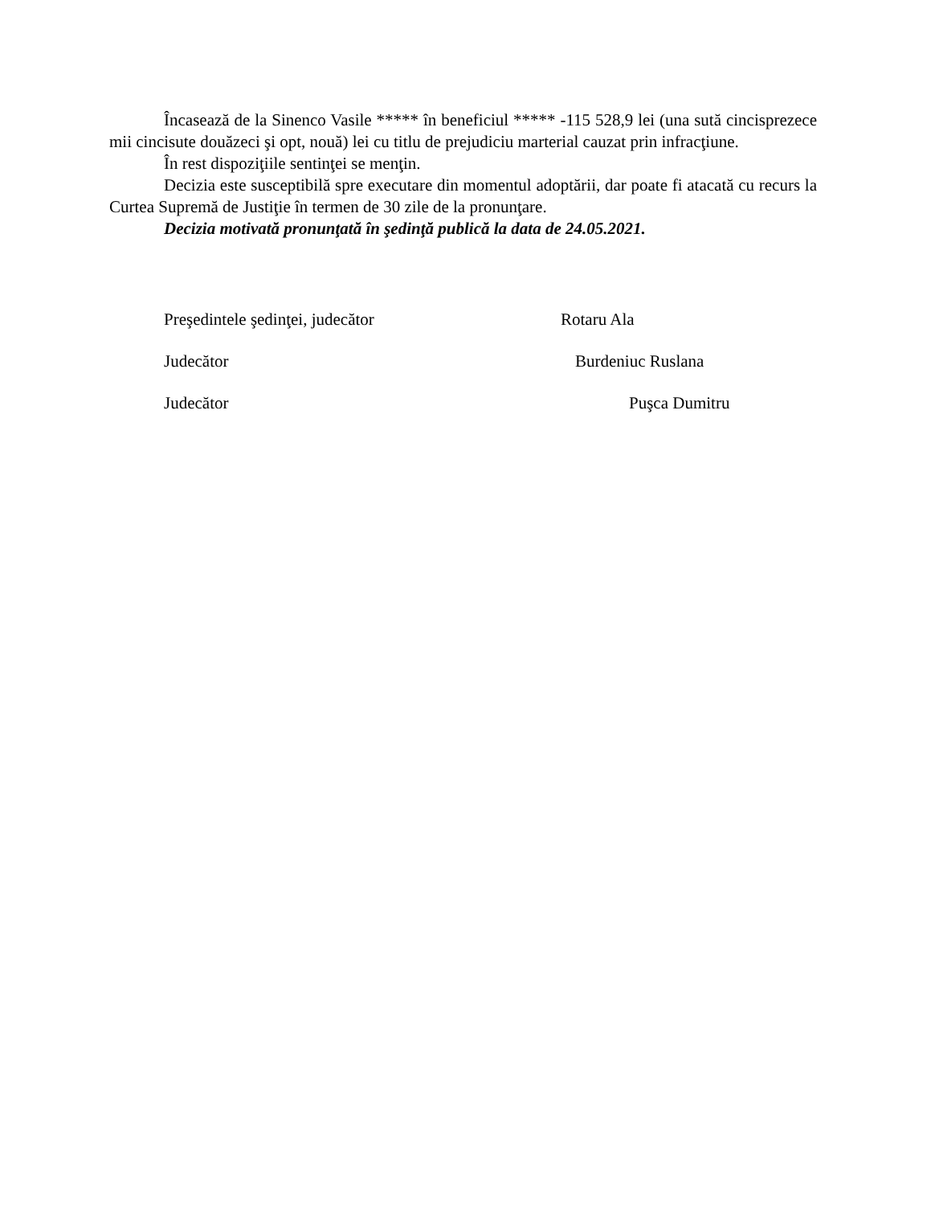Încasează de la Sinenco Vasile ***** în beneficiul ***** -115 528,9 lei (una sută cincisprezece mii cincisute douăzeci şi opt, nouă) lei cu titlu de prejudiciu marterial cauzat prin infracţiune.
În rest dispoziţiile sentinţei se menţin.
Decizia este susceptibilă spre executare din momentul adoptării, dar poate fi atacată cu recurs la Curtea Supremă de Justiţie în termen de 30 zile de la pronunţare.
Decizia motivată pronunţată în şedinţă publică la data de 24.05.2021.
Preşedintele şedinţei, judecător Rotaru Ala
Judecător Burdeniuc Ruslana
Judecător Puşca Dumitru